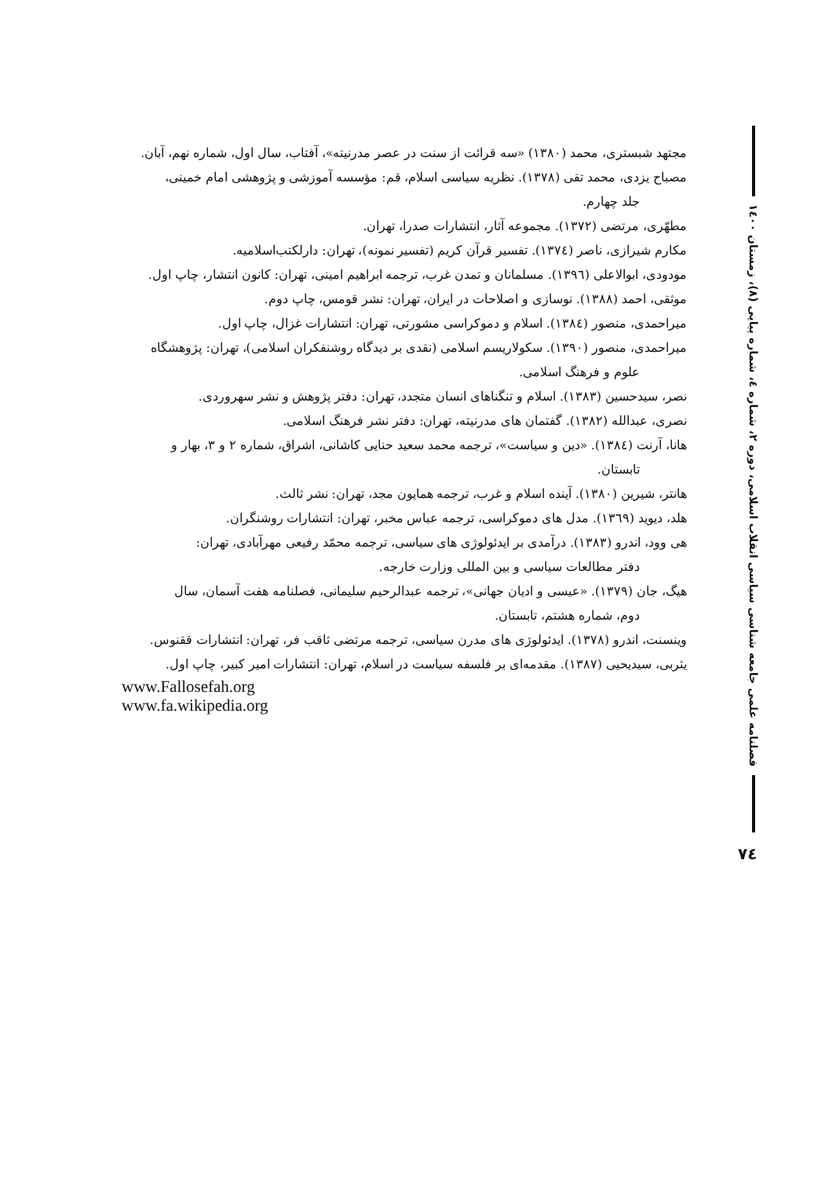مجتهد شبستری، محمد (۱۳۸۰) «سه قرائت از سنت در عصر مدرنیته»، آفتاب، سال اول، شماره نهم، آبان.
مصباح یزدی، محمد تقی (۱۳۷۸). نظریه سیاسی اسلام، قم: مؤسسه آموزشی و پژوهشی امام خمینی،
جلد چهارم.
مطهّری، مرتضی (۱۳۷۲). مجموعه آثار، انتشارات صدرا، تهران.
مکارم شیرازی، ناصر (۱۳۷٤). تفسیر قرآن کریم (تفسیر نمونه)، تهران: دارلکتب‌اسلامیه.
مودودی، ابوالاعلی (۱۳۹٦). مسلمانان و تمدن غرب، ترجمه ابراهیم امینی، تهران: کانون انتشار، چاپ اول.
موثقی، احمد (۱۳۸۸). نوسازی و اصلاحات در ایران، تهران: نشر قومس، چاپ دوم.
میراحمدی، منصور (۱۳۸٤). اسلام و دموکراسی مشورتی، تهران: انتشارات غزال، چاپ اول.
میراحمدی، منصور (۱۳۹۰). سکولاریسم اسلامی (نقدی بر دیدگاه روشنفکران اسلامی)، تهران: پژوهشگاه
علوم و فرهنگ اسلامی.
نصر، سیدحسین (۱۳۸۳). اسلام و تنگناهای انسان متجدد، تهران: دفتر پژوهش و نشر سهروردی.
نصری، عبدالله (۱۳۸۲). گفتمان های مدرنیته، تهران: دفتر نشر فرهنگ اسلامی.
هانا، آرنت (۱۳۸٤). «دین و سیاست»، ترجمه محمد سعید حنایی کاشانی، اشراق، شماره ۲ و ۳، بهار و
تابستان.
هانتر، شیرین (۱۳۸۰). آینده اسلام و غرب، ترجمه همایون مجد، تهران: نشر ثالث.
هلد، دیوید (۱۳٦۹). مدل های دموکراسی، ترجمه عباس مخبر، تهران: انتشارات روشنگران.
هی وود، اندرو (۱۳۸۳). درآمدی بر ایدئولوژی های سیاسی، ترجمه محمّد رفیعی مهرآبادی، تهران:
دفتر مطالعات سیاسی و بین المللی وزارت خارجه.
هیگ، جان (۱۳۷۹). «عیسی و ادیان جهانی»، ترجمه عبدالرحیم سلیمانی، فصلنامه هفت آسمان، سال
دوم، شماره هشتم، تابستان.
وینسنت، اندرو (۱۳۷۸). ایدئولوژی های مدرن سیاسی، ترجمه مرتضی ثاقب فر، تهران: انتشارات ققنوس.
یثربی، سیدیحیی (۱۳۸۷). مقدمه‌ای بر فلسفه سیاست در اسلام، تهران: انتشارات امیر کبیر، چاپ اول.
www.Fallosefah.org
www.fa.wikipedia.org
فصلنامه علمی جامعه شناسی سیاسی انقلاب اسلامی، دوره ۲، شماره ٤، شماره پیاپی (۸)، زمستان ۱٤۰۰
۷٤